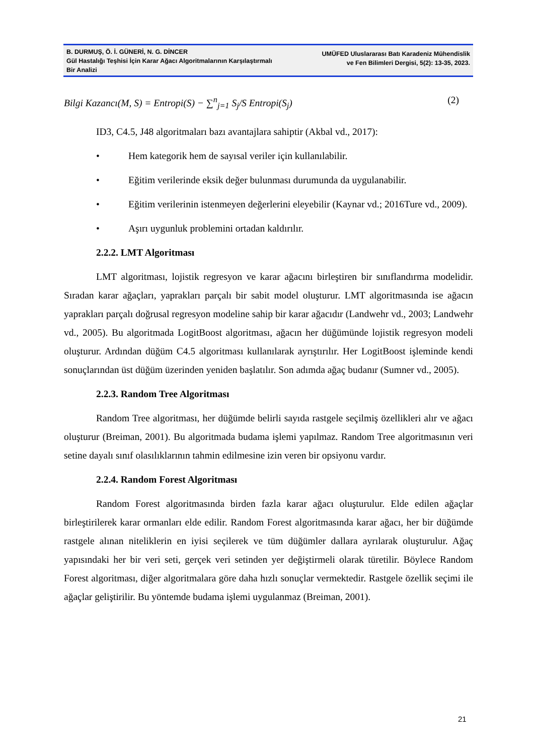B. DURMUŞ, Ö. İ. GÜNERİ, N. G. DİNCER
Gül Hastalığı Teşhisi İçin Karar Ağacı Algoritmalarının Karşılaştırmalı Bir Analizi
UMÜFED Uluslararası Batı Karadeniz Mühendislik
ve Fen Bilimleri Dergisi, 5(2): 13-35, 2023.
Bilgi Kazancı(M, S) = Entropi(S) − ∑<sup>n</sup><sub>j=1</sub> S<sub>j</sub>/S Entropi(S<sub>j</sub>)
(2)
ID3, C4.5, J48 algoritmaları bazı avantajlara sahiptir (Akbal vd., 2017):
• Hem kategorik hem de sayısal veriler için kullanılabilir.
• Eğitim verilerinde eksik değer bulunması durumunda da uygulanabilir.
• Eğitim verilerinin istenmeyen değerlerini eleyebilir (Kaynar vd.; 2016Ture vd., 2009).
• Aşırı uygunluk problemini ortadan kaldırılır.
2.2.2. LMT Algoritması
LMT algoritması, lojistik regresyon ve karar ağacını birleştiren bir sınıflandırma modelidir. Sıradan karar ağaçları, yaprakları parçalı bir sabit model oluşturur. LMT algoritmasında ise ağacın yaprakları parçalı doğrusal regresyon modeline sahip bir karar ağacıdır (Landwehr vd., 2003; Landwehr vd., 2005). Bu algoritmada LogitBoost algoritması, ağacın her düğümünde lojistik regresyon modeli oluşturur. Ardından düğüm C4.5 algoritması kullanılarak ayrıştırılır. Her LogitBoost işleminde kendi sonuçlarından üst düğüm üzerinden yeniden başlatılır. Son adımda ağaç budanır (Sumner vd., 2005).
2.2.3. Random Tree Algoritması
Random Tree algoritması, her düğümde belirli sayıda rastgele seçilmiş özellikleri alır ve ağacı oluşturur (Breiman, 2001). Bu algoritmada budama işlemi yapılmaz. Random Tree algoritmasının veri setine dayalı sınıf olasılıklarının tahmin edilmesine izin veren bir opsiyonu vardır.
2.2.4. Random Forest Algoritması
Random Forest algoritmasında birden fazla karar ağacı oluşturulur. Elde edilen ağaçlar birleştirilerek karar ormanları elde edilir. Random Forest algoritmasında karar ağacı, her bir düğümde rastgele alınan niteliklerin en iyisi seçilerek ve tüm düğümler dallara ayrılarak oluşturulur. Ağaç yapısındaki her bir veri seti, gerçek veri setinden yer değiştirmeli olarak türetilir. Böylece Random Forest algoritması, diğer algoritmalara göre daha hızlı sonuçlar vermektedir. Rastgele özellik seçimi ile ağaçlar geliştirilir. Bu yöntemde budama işlemi uygulanmaz (Breiman, 2001).
21